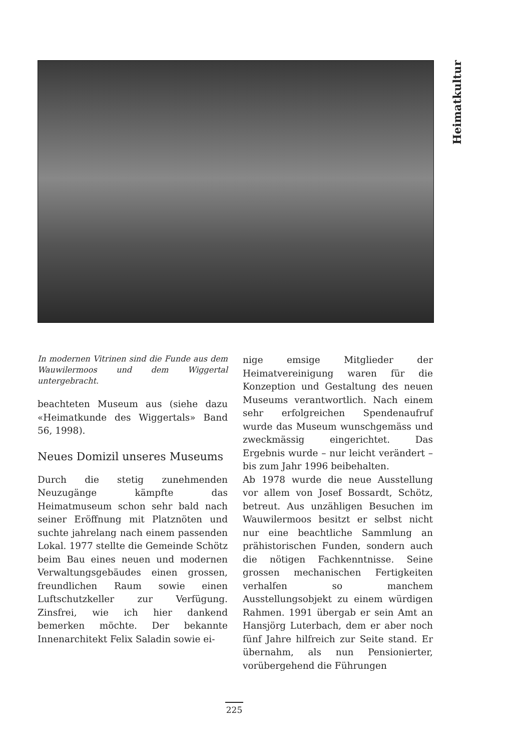Heimatkultur
In modernen Vitrinen sind die Funde aus dem Wauwilermoos und dem Wiggertal untergebracht.
beachteten Museum aus (siehe dazu «Heimatkunde des Wiggertals» Band 56, 1998).
Neues Domizil unseres Museums
Durch die stetig zunehmenden Neuzugänge kämpfte das Heimatmuseum schon sehr bald nach seiner Eröffnung mit Platznöten und suchte jahrelang nach einem passenden Lokal. 1977 stellte die Gemeinde Schötz beim Bau eines neuen und modernen Verwaltungsgebäudes einen grossen, freundlichen Raum sowie einen Luftschutzkeller zur Verfügung. Zinsfrei, wie ich hier dankend bemerken möchte. Der bekannte Innenarchitekt Felix Saladin sowie ei-
nige emsige Mitglieder der Heimatvereinigung waren für die Konzeption und Gestaltung des neuen Museums verantwortlich. Nach einem sehr erfolgreichen Spendenaufruf wurde das Museum wunschgemäss und zweckmässig eingerichtet. Das Ergebnis wurde – nur leicht verändert – bis zum Jahr 1996 beibehalten.
Ab 1978 wurde die neue Ausstellung vor allem von Josef Bossardt, Schötz, betreut. Aus unzähligen Besuchen im Wauwilermoos besitzt er selbst nicht nur eine beachtliche Sammlung an prähistorischen Funden, sondern auch die nötigen Fachkenntnisse. Seine grossen mechanischen Fertigkeiten verhalfen so manchem Ausstellungsobjekt zu einem würdigen Rahmen. 1991 übergab er sein Amt an Hansjörg Luterbach, dem er aber noch fünf Jahre hilfreich zur Seite stand. Er übernahm, als nun Pensionierter, vorübergehend die Führungen
225